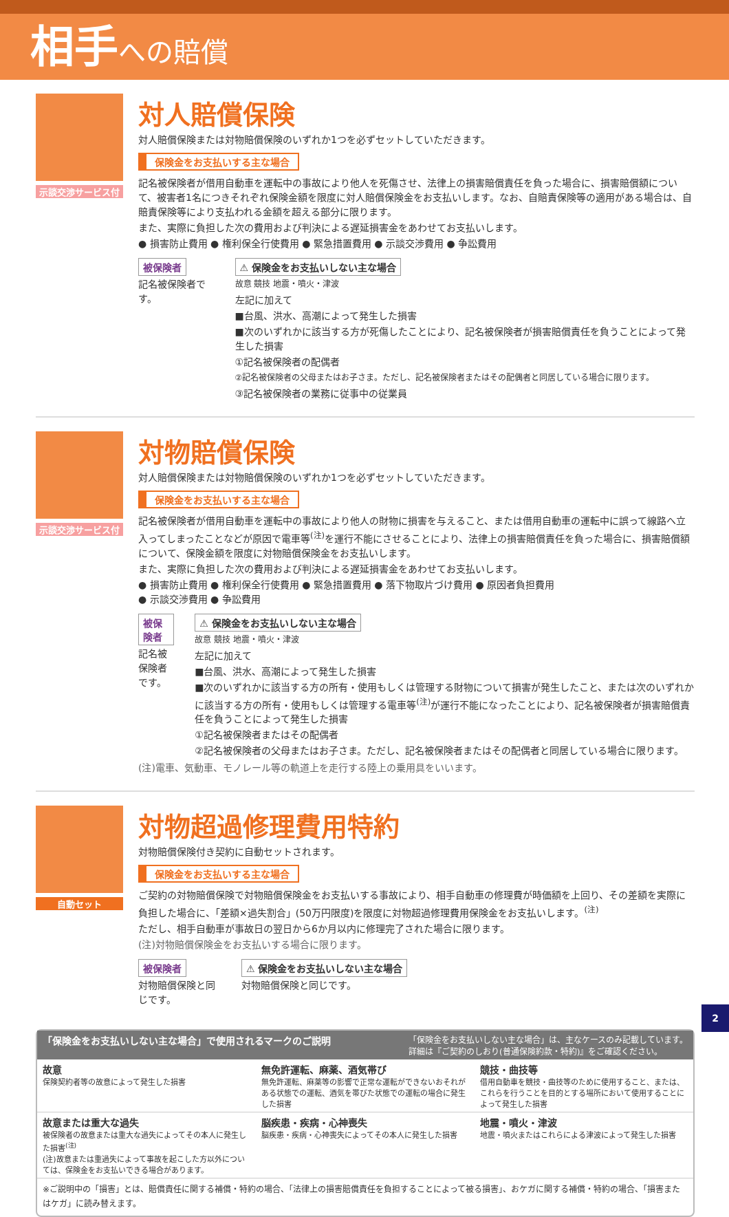相手 への賠償
示談交渉サービス付
対人賠償保険
対人賠償保険または対物賠償保険のいずれか1つを必ずセットしていただきます。
保険金をお支払いする主な場合
記名被保険者が借用自動車を運転中の事故により他人を死傷させ、法律上の損害賠償責任を負った場合に、損害賠償額について、被害者1名につきそれぞれ保険金額を限度に対人賠償保険金をお支払いします。なお、自賠責保険等の適用がある場合は、自賠責保険等により支払われる金額を超える部分に限ります。
また、実際に負担した次の費用および判決による遅延損害金をあわせてお支払いします。
● 損害防止費用 ● 権利保全行使費用 ● 緊急措置費用 ● 示談交渉費用 ● 争訟費用
被保険者
記名被保険者です。
⚠ 保険金をお支払いしない主な場合
故意 競技 地震・噴火・津波
左記に加えて
■台風、洪水、高潮によって発生した損害
■次のいずれかに該当する方が死傷したことにより、記名被保険者が損害賠償責任を負うことによって発生した損害
①記名被保険者の配偶者
②記名被保険者の父母またはお子さま。ただし、記名被保険者またはその配偶者と同居している場合に限ります。
③記名被保険者の業務に従事中の従業員
示談交渉サービス付
対物賠償保険
対人賠償保険または対物賠償保険のいずれか1つを必ずセットしていただきます。
保険金をお支払いする主な場合
記名被保険者が借用自動車を運転中の事故により他人の財物に損害を与えること、または借用自動車の運転中に誤って線路へ立入ってしまったことなどが原因で電車等<sup>(注)</sup>を運行不能にさせることにより、法律上の損害賠償責任を負った場合に、損害賠償額について、保険金額を限度に対物賠償保険金をお支払いします。
また、実際に負担した次の費用および判決による遅延損害金をあわせてお支払いします。
● 損害防止費用 ● 権利保全行使費用 ● 緊急措置費用 ● 落下物取片づけ費用 ● 原因者負担費用
● 示談交渉費用 ● 争訟費用
被保険者
記名被保険者です。
⚠ 保険金をお支払いしない主な場合
故意 競技 地震・噴火・津波
左記に加えて
■台風、洪水、高潮によって発生した損害
■次のいずれかに該当する方の所有・使用もしくは管理する財物について損害が発生したこと、または次のいずれかに該当する方の所有・使用もしくは管理する電車等<sup>(注)</sup>が運行不能になったことにより、記名被保険者が損害賠償責任を負うことによって発生した損害
①記名被保険者またはその配偶者
②記名被保険者の父母またはお子さま。ただし、記名被保険者またはその配偶者と同居している場合に限ります。
(注)電車、気動車、モノレール等の軌道上を走行する陸上の乗用具をいいます。
自動セット
対物超過修理費用特約
対物賠償保険付き契約に自動セットされます。
保険金をお支払いする主な場合
ご契約の対物賠償保険で対物賠償保険金をお支払いする事故により、相手自動車の修理費が時価額を上回り、その差額を実際に負担した場合に、「差額×過失割合」(50万円限度)を限度に対物超過修理費用保険金をお支払いします。<sup>(注)</sup>
ただし、相手自動車が事故日の翌日から6か月以内に修理完了された場合に限ります。
(注)対物賠償保険金をお支払いする場合に限ります。
被保険者
対物賠償保険と同じです。
⚠ 保険金をお支払いしない主な場合
対物賠償保険と同じです。
「保険金をお支払いしない主な場合」で使用されるマークのご説明 「保険金をお支払いしない主な場合」は、主なケースのみ記載しています。
詳細は『ご契約のしおり(普通保険約款・特約)』をご確認ください。
故意
保険契約者等の故意によって発生した損害
無免許運転、麻薬、酒気帯び
無免許運転、麻薬等の影響で正常な運転ができないおそれがある状態での運転、酒気を帯びた状態での運転の場合に発生した損害
競技・曲技等
借用自動車を競技・曲技等のために使用すること、または、これらを行うことを目的とする場所において使用することによって発生した損害
故意または重大な過失
被保険者の故意または重大な過失によってその本人に発生した損害<sup>(注)</sup>
(注)故意または重過失によって事故を起こした方以外については、保険金をお支払いできる場合があります。
脳疾患・疾病・心神喪失
脳疾患・疾病・心神喪失によってその本人に発生した損害
地震・噴火・津波
地震・噴火またはこれらによる津波によって発生した損害
※ご説明中の「損害」とは、賠償責任に関する補償・特約の場合、「法律上の損害賠償責任を負担することによって被る損害」、おケガに関する補償・特約の場合、「損害またはケガ」に読み替えます。
2